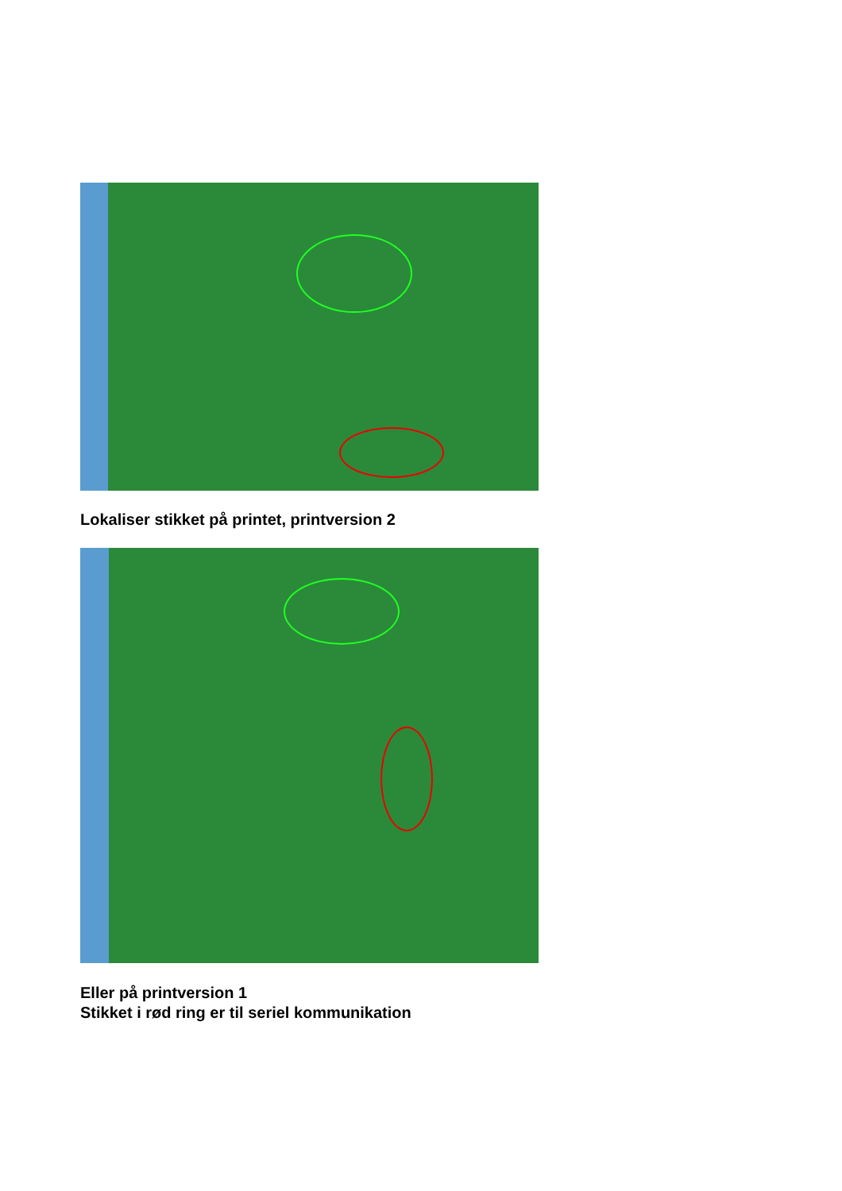Lokaliser stikket på printet, printversion 2
Eller på printversion 1
Stikket i rød ring er til seriel kommunikation